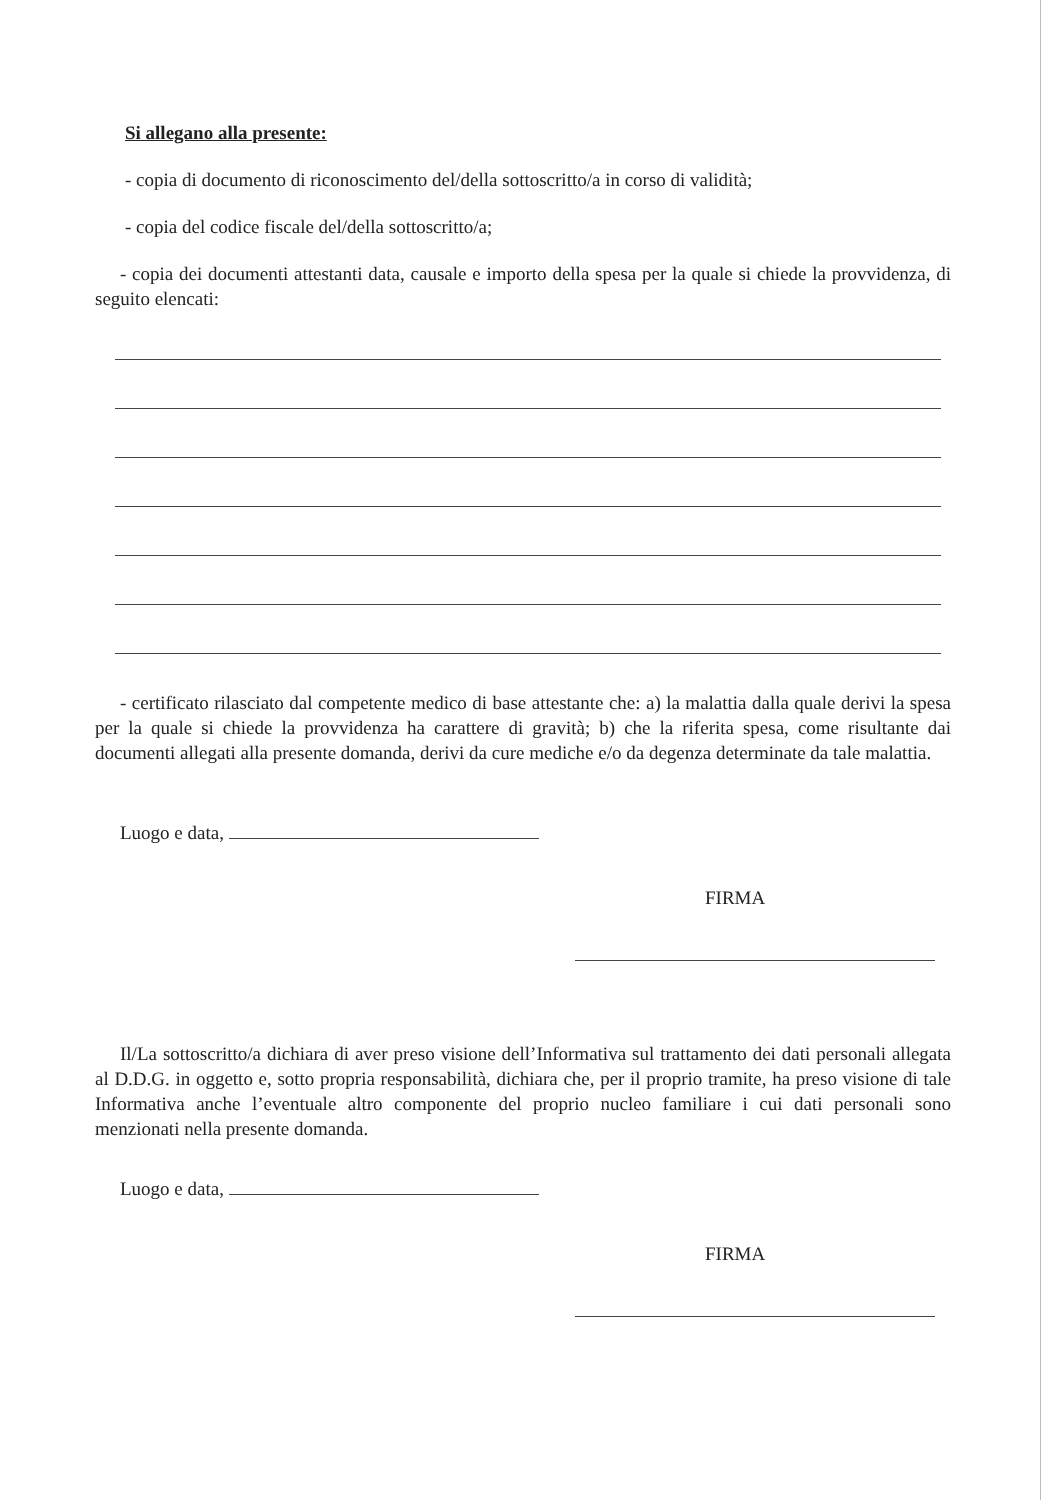Si allegano alla presente:
- copia di documento di riconoscimento del/della sottoscritto/a in corso di validità;
- copia del codice fiscale del/della sottoscritto/a;
- copia dei documenti attestanti data, causale e importo della spesa per la quale si chiede la provvidenza, di seguito elencati:
- certificato rilasciato dal competente medico di base attestante che: a) la malattia dalla quale derivi la spesa per la quale si chiede la provvidenza ha carattere di gravità; b) che la riferita spesa, come risultante dai documenti allegati alla presente domanda, derivi da cure mediche e/o da degenza determinate da tale malattia.
Luogo e data,
FIRMA
Il/La sottoscritto/a dichiara di aver preso visione dell’Informativa sul trattamento dei dati personali allegata al D.D.G. in oggetto e, sotto propria responsabilità, dichiara che, per il proprio tramite, ha preso visione di tale Informativa anche l’eventuale altro componente del proprio nucleo familiare i cui dati personali sono menzionati nella presente domanda.
Luogo e data,
FIRMA